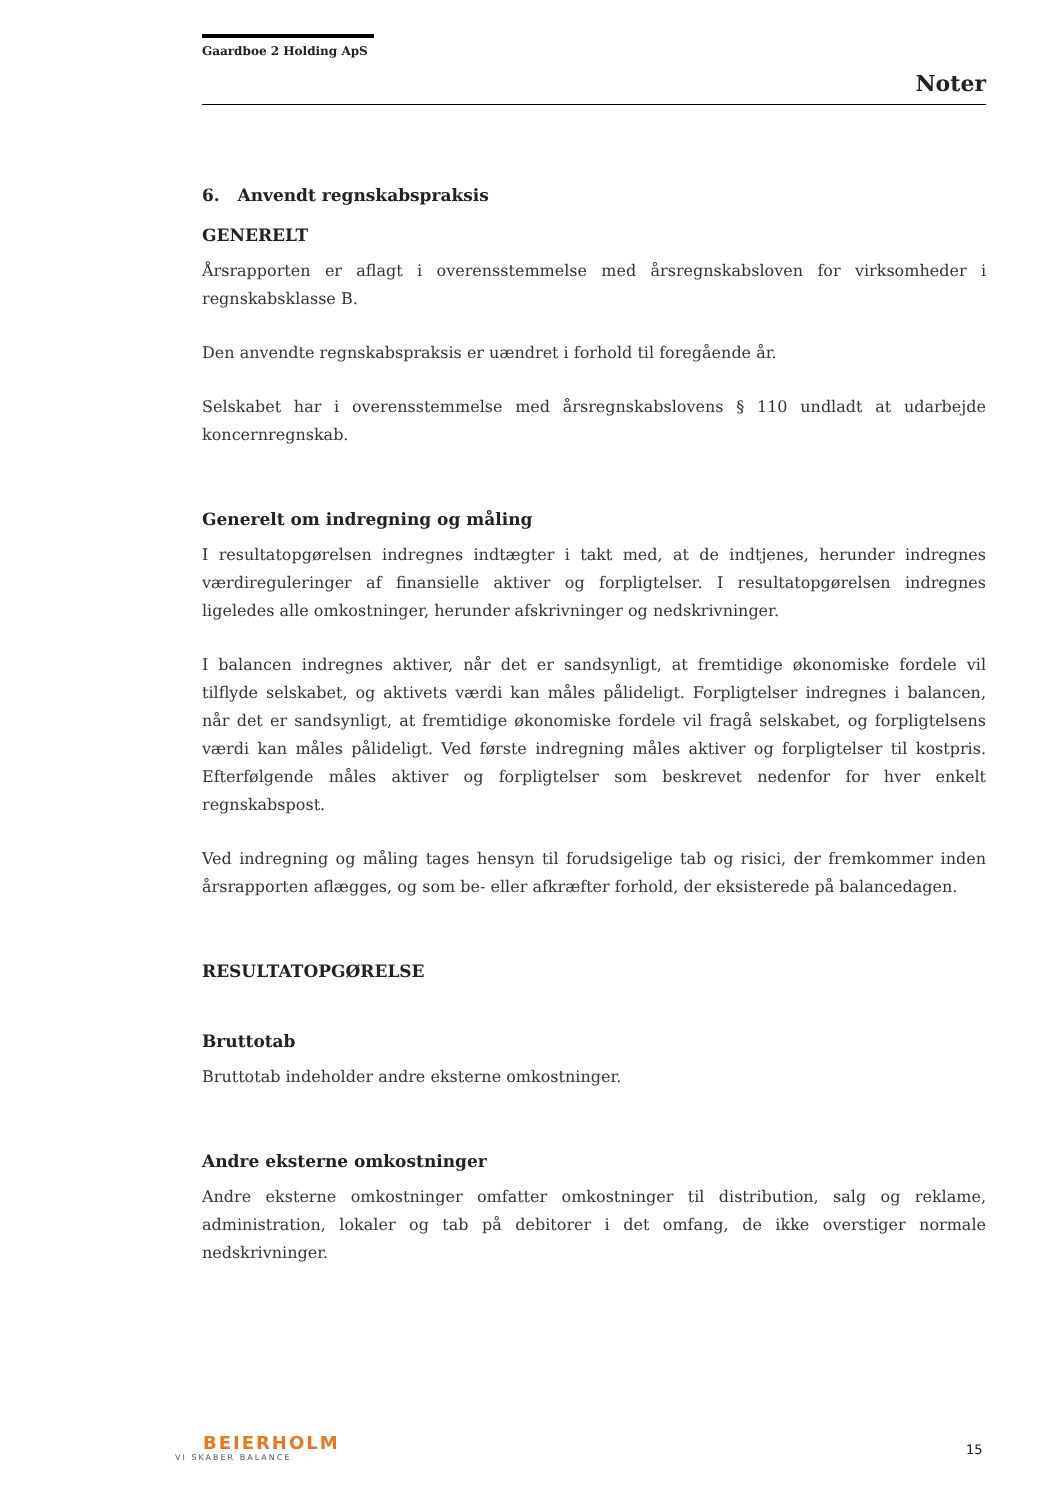Gaardboe 2 Holding ApS
Noter
6. Anvendt regnskabspraksis
GENERELT
Årsrapporten er aflagt i overensstemmelse med årsregnskabsloven for virksomheder i regnskabsklasse B.
Den anvendte regnskabspraksis er uændret i forhold til foregående år.
Selskabet har i overensstemmelse med årsregnskabslovens § 110 undladt at udarbejde koncernregnskab.
Generelt om indregning og måling
I resultatopgørelsen indregnes indtægter i takt med, at de indtjenes, herunder indregnes værdireguleringer af finansielle aktiver og forpligtelser. I resultatopgørelsen indregnes ligeledes alle omkostninger, herunder afskrivninger og nedskrivninger.
I balancen indregnes aktiver, når det er sandsynligt, at fremtidige økonomiske fordele vil tilflyde selskabet, og aktivets værdi kan måles pålideligt. Forpligtelser indregnes i balancen, når det er sandsynligt, at fremtidige økonomiske fordele vil fragå selskabet, og forpligtelsens værdi kan måles pålideligt. Ved første indregning måles aktiver og forpligtelser til kostpris. Efterfølgende måles aktiver og forpligtelser som beskrevet nedenfor for hver enkelt regnskabspost.
Ved indregning og måling tages hensyn til forudsigelige tab og risici, der fremkommer inden årsrapporten aflægges, og som be- eller afkræfter forhold, der eksisterede på balancedagen.
RESULTATOPGØRELSE
Bruttotab
Bruttotab indeholder andre eksterne omkostninger.
Andre eksterne omkostninger
Andre eksterne omkostninger omfatter omkostninger til distribution, salg og reklame, administration, lokaler og tab på debitorer i det omfang, de ikke overstiger normale nedskrivninger.
BEIERHOLM
VI SKABER BALANCE
15